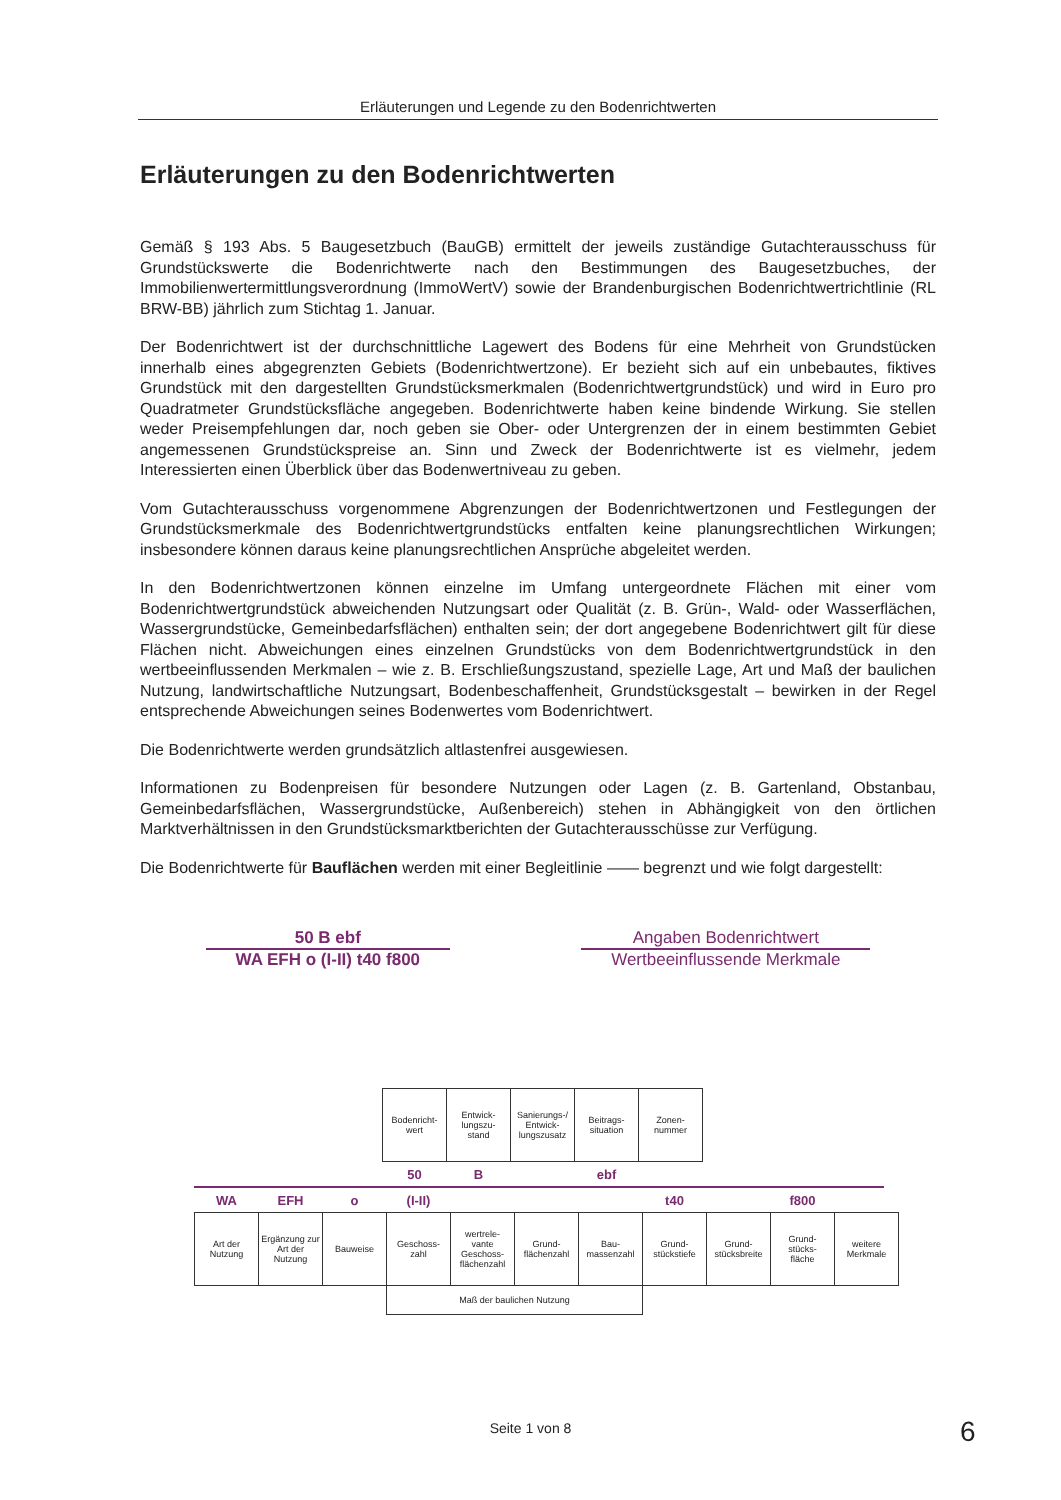Erläuterungen und Legende zu den Bodenrichtwerten
Erläuterungen zu den Bodenrichtwerten
Gemäß § 193 Abs. 5 Baugesetzbuch (BauGB) ermittelt der jeweils zuständige Gutachterausschuss für Grundstückswerte die Bodenrichtwerte nach den Bestimmungen des Baugesetzbuches, der Immobilienwertermittlungsverordnung (ImmoWertV) sowie der Brandenburgischen Bodenrichtwertrichtlinie (RL BRW-BB) jährlich zum Stichtag 1. Januar.
Der Bodenrichtwert ist der durchschnittliche Lagewert des Bodens für eine Mehrheit von Grundstücken innerhalb eines abgegrenzten Gebiets (Bodenrichtwertzone). Er bezieht sich auf ein unbebautes, fiktives Grundstück mit den dargestellten Grundstücksmerkmalen (Bodenrichtwertgrundstück) und wird in Euro pro Quadratmeter Grundstücksfläche angegeben. Bodenrichtwerte haben keine bindende Wirkung. Sie stellen weder Preisempfehlungen dar, noch geben sie Ober- oder Untergrenzen der in einem bestimmten Gebiet angemessenen Grundstückspreise an. Sinn und Zweck der Bodenrichtwerte ist es vielmehr, jedem Interessierten einen Überblick über das Bodenwertniveau zu geben.
Vom Gutachterausschuss vorgenommene Abgrenzungen der Bodenrichtwertzonen und Festlegungen der Grundstücksmerkmale des Bodenrichtwertgrundstücks entfalten keine planungsrechtlichen Wirkungen; insbesondere können daraus keine planungsrechtlichen Ansprüche abgeleitet werden.
In den Bodenrichtwertzonen können einzelne im Umfang untergeordnete Flächen mit einer vom Bodenrichtwertgrundstück abweichenden Nutzungsart oder Qualität (z. B. Grün-, Wald- oder Wasserflächen, Wassergrundstücke, Gemeinbedarfsflächen) enthalten sein; der dort angegebene Bodenrichtwert gilt für diese Flächen nicht. Abweichungen eines einzelnen Grundstücks von dem Bodenrichtwertgrundstück in den wertbeeinflussenden Merkmalen – wie z. B. Erschließungszustand, spezielle Lage, Art und Maß der baulichen Nutzung, landwirtschaftliche Nutzungsart, Bodenbeschaffenheit, Grundstücksgestalt – bewirken in der Regel entsprechende Abweichungen seines Bodenwertes vom Bodenrichtwert.
Die Bodenrichtwerte werden grundsätzlich altlastenfrei ausgewiesen.
Informationen zu Bodenpreisen für besondere Nutzungen oder Lagen (z. B. Gartenland, Obstanbau, Gemeinbedarfsflächen, Wassergrundstücke, Außenbereich) stehen in Abhängigkeit von den örtlichen Marktverhältnissen in den Grundstücksmarktberichten der Gutachterausschüsse zur Verfügung.
Die Bodenrichtwerte für Bauflächen werden mit einer Begleitlinie —— begrenzt und wie folgt dargestellt:
50 B ebf
WA EFH o (I-II) t40 f800
Angaben Bodenrichtwert
Wertbeeinflussende Merkmale
| Bodenricht- wert | Entwick- lungszu- stand | Sanierungs-/ Entwick- lungszusatz | Beitrags- situation | Zonen- nummer |
| 50 | B | | ebf | |
| WA | EFH | o | (I-II) | | | | t40 | | f800 | |
| Art der Nutzung | Ergänzung zur Art der Nutzung | Bauweise | Geschoss- zahl | wertrele- vante Geschoss- flächenzahl | Grund- flächenzahl | Bau- massenzahl | Grund- stückstiefe | Grund- stücksbreite | Grund- stücks- fläche | weitere Merkmale |
| | | | Maß der baulichen Nutzung | | | | | | | |
Seite 1 von 8 6